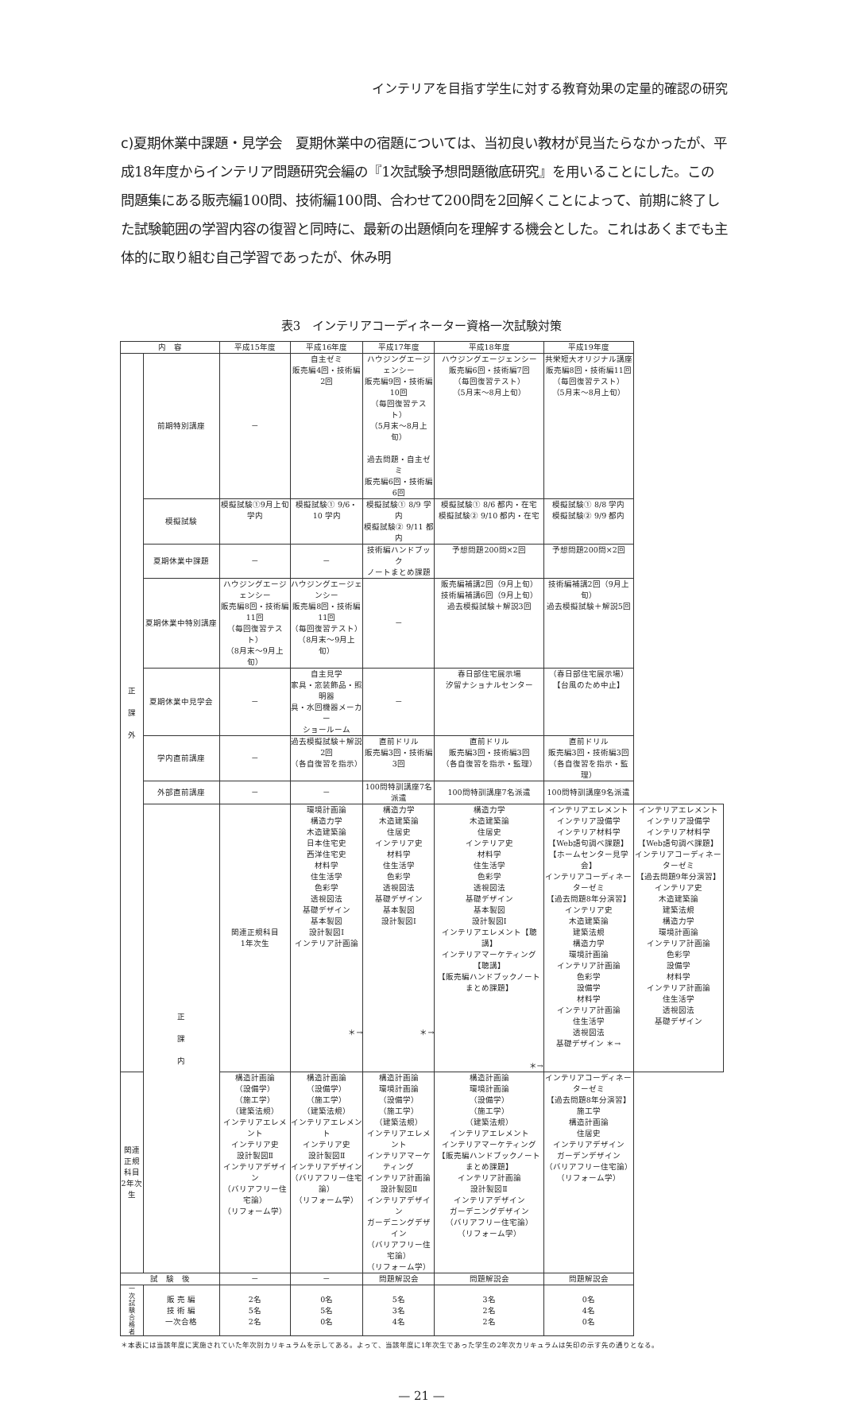インテリアを目指す学生に対する教育効果の定量的確認の研究
c)夏期休業中課題・見学会　夏期休業中の宿題については、当初良い教材が見当たらなかったが、平成18年度からインテリア問題研究会編の『1次試験予想問題徹底研究』を用いることにした。この問題集にある販売編100問、技術編100問、合わせて200問を2回解くことによって、前期に終了した試験範囲の学習内容の復習と同時に、最新の出題傾向を理解する機会とした。これはあくまでも主体的に取り組む自己学習であったが、休み明
表3　インテリアコーディネーター資格一次試験対策
| 内 容 | | 平成15年度 | 平成16年度 | 平成17年度 | 平成18年度 | 平成19年度 | |
| --- | --- | --- | --- | --- | --- | --- | --- |
| 正 課 外 | 前期特別講座 | － | 自主ゼミ 販売編4回・技術編2回 | ハウジングエージェンシー 販売編9回・技術編10回 （毎回復習テスト） （5月末～8月上旬） 過去問題・自主ゼミ 販売編6回・技術編6回 | ハウジングエージェンシー 販売編6回・技術編7回 （毎回復習テスト） （5月末～8月上旬） | 共栄短大オリジナル講座 販売編8回・技術編11回 （毎回復習テスト） （5月末～8月上旬） | |
| | 模擬試験 | 模擬試験①9月上旬学内 | 模擬試験① 9/6・10 学内 | 模擬試験① 8/9 学内 模擬試験② 9/11 都内 | 模擬試験① 8/6 都内・在宅 模擬試験② 9/10 都内・在宅 | 模擬試験① 8/8 学内 模擬試験② 9/9 都内 | |
| | 夏期休業中課題 | － | － | 技術編ハンドブック ノートまとめ課題 | 予想問題200問×2回 | 予想問題200問×2回 | |
| | 夏期休業中特別講座 | ハウジングエージェンシー 販売編8回・技術編11回 （毎回復習テスト） （8月末～9月上旬） | ハウジングエージェンシー 販売編8回・技術編11回 （毎回復習テスト） （8月末～9月上旬） | － | 販売編補講2回（9月上旬） 技術編補講6回（9月上旬） 過去模擬試験＋解説3回 | 技術編補講2回（9月上旬） 過去模擬試験＋解説5回 | |
| | 夏期休業中見学会 | － | 自主見学 家具・窓装飾品・照明器 具・水回機器メーカー ショールーム | － | 春日部住宅展示場 汐留ナショナルセンター | （春日部住宅展示場） 【台風のため中止】 | |
| | 学内直前講座 | － | 過去模擬試験＋解説2回 （各自復習を指示） | 直前ドリル 販売編3回・技術編3回 | 直前ドリル 販売編3回・技術編3回 （各自復習を指示・監理） | 直前ドリル 販売編3回・技術編3回 （各自復習を指示・監理） | |
| | 外部直前講座 | － | － | 100問特訓講座7名派遣 | 100問特訓講座7名派遣 | 100問特訓講座9名派遣 | |
| | 正 課 内 | 関連正規科目 1年次生 | 環境計画論 構造力学 木造建築論 日本住宅史 西洋住宅史 材料学 住生活学 色彩学 透視図法 基礎デザイン 基本製図 設計製図Ⅰ インテリア計画論 ＊→ | 構造力学 木造建築論 住居史 インテリア史 材料学 住生活学 色彩学 透視図法 基礎デザイン 基本製図 設計製図Ⅰ ＊→ | 構造力学 木造建築論 住居史 インテリア史 材料学 住生活学 色彩学 透視図法 基礎デザイン 基本製図 設計製図Ⅰ インテリアエレメント【聴講】 インテリアマーケティング【聴講】 【販売編ハンドブックノートまとめ課題】 ＊→ | インテリアエレメント インテリア設備学 インテリア材料学 【Web語句調べ課題】 【ホームセンター見学会】 インテリアコーディネーターゼミ 【過去問題8年分演習】 インテリア史 木造建築論 建築法規 構造力学 環境計画論 インテリア計画論 色彩学 設備学 材料学 インテリア計画論 住生活学 透視図法 基礎デザイン ＊→ | インテリアエレメント インテリア設備学 インテリア材料学 【Web語句調べ課題】 インテリアコーディネーターゼミ 【過去問題9年分演習】 インテリア史 木造建築論 建築法規 構造力学 環境計画論 インテリア計画論 色彩学 設備学 材料学 インテリア計画論 住生活学 透視図法 基礎デザイン |
| 関連正規科目 2年次生 | | 構造計画論 （設備学） （施工学） （建築法規） インテリアエレメント インテリア史 設計製図Ⅱ インテリアデザイン （バリアフリー住宅論） （リフォーム学） | 構造計画論 （設備学） （施工学） （建築法規） インテリアエレメント インテリア史 設計製図Ⅱ インテリアデザイン （バリアフリー住宅論） （リフォーム学） | 構造計画論 環境計画論 （設備学） （施工学） （建築法規） インテリアエレメント インテリアマーケティング インテリア計画論 設計製図Ⅱ インテリアデザイン ガーデニングデザイン （バリアフリー住宅論） （リフォーム学） | 構造計画論 環境計画論 （設備学） （施工学） （建築法規） インテリアエレメント インテリアマーケティング 【販売編ハンドブックノートまとめ課題】 インテリア計画論 設計製図Ⅱ インテリアデザイン ガーデニングデザイン （バリアフリー住宅論） （リフォーム学） | インテリアコーディネーターゼミ 【過去問題8年分演習】 施工学 構造計画論 住居史 インテリアデザイン ガーデンデザイン （バリアフリー住宅論） （リフォーム学） | |
| 試 験 後 | | － | － | 問題解説会 | 問題解説会 | 問題解説会 | |
| 一 次 試 験 合 格 者 | 販 売 編 技 術 編 一次合格 | 2名 5名 2名 | 0名 5名 0名 | 5名 3名 4名 | 3名 2名 2名 | 0名 4名 0名 | |
＊本表には当該年度に実施されていた年次別カリキュラムを示してある。よって、当該年度に1年次生であった学生の2年次カリキュラムは矢印の示す先の通りとなる。
— 21 —